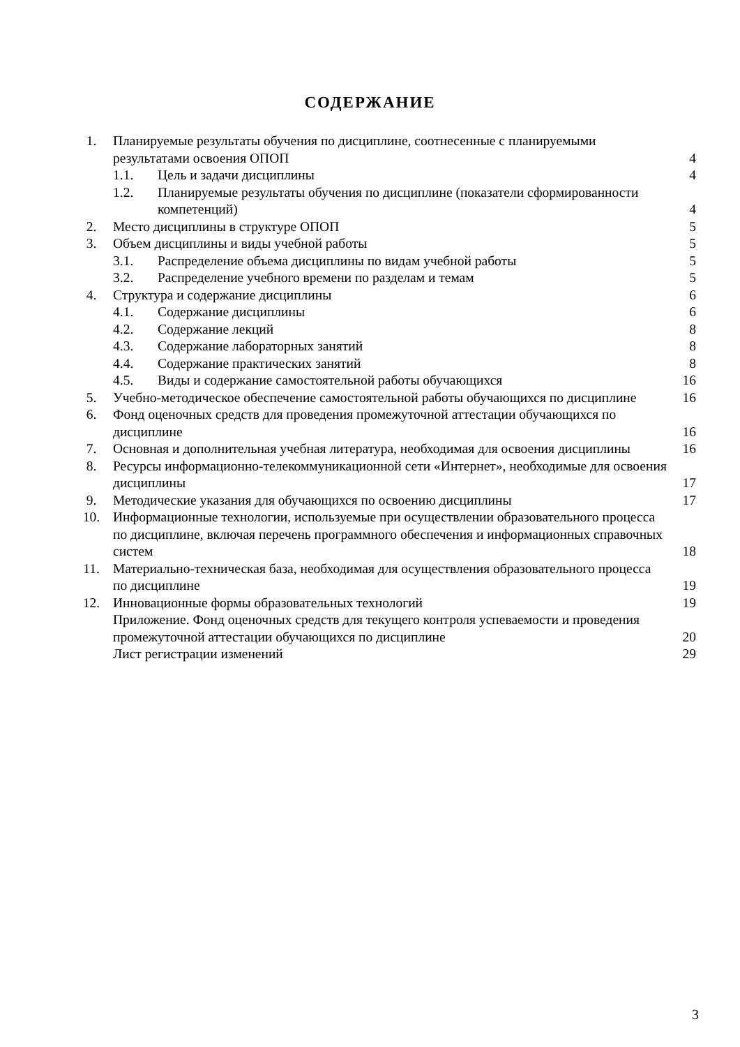СОДЕРЖАНИЕ
| 1. | Планируемые результаты обучения по дисциплине, соотнесенные с планируемыми результатами освоения ОПОП | | 4 |
| | 1.1. | Цель и задачи дисциплины | 4 |
| | 1.2. | Планируемые результаты обучения по дисциплине (показатели сформированности компетенций) | 4 |
| 2. | Место дисциплины в структуре ОПОП | | 5 |
| 3. | Объем дисциплины и виды учебной работы | | 5 |
| | 3.1. | Распределение объема дисциплины по видам учебной работы | 5 |
| | 3.2. | Распределение учебного времени по разделам и темам | 5 |
| 4. | Структура и содержание дисциплины | | 6 |
| | 4.1. | Содержание дисциплины | 6 |
| | 4.2. | Содержание лекций | 8 |
| | 4.3. | Содержание лабораторных занятий | 8 |
| | 4.4. | Содержание практических занятий | 8 |
| | 4.5. | Виды и содержание самостоятельной работы обучающихся | 16 |
| 5. | Учебно-методическое обеспечение самостоятельной работы обучающихся по дисциплине | | 16 |
| 6. | Фонд оценочных средств для проведения промежуточной аттестации обучающихся по дисциплине | | 16 |
| 7. | Основная и дополнительная учебная литература, необходимая для освоения дисциплины | | 16 |
| 8. | Ресурсы информационно-телекоммуникационной сети «Интернет», необходимые для освоения дисциплины | | 17 |
| 9. | Методические указания для обучающихся по освоению дисциплины | | 17 |
| 10. | Информационные технологии, используемые при осуществлении образовательного процесса по дисциплине, включая перечень программного обеспечения и информационных справочных систем | | 18 |
| 11. | Материально-техническая база, необходимая для осуществления образовательного процесса по дисциплине | | 19 |
| 12. | Инновационные формы образовательных технологий | | 19 |
| | Приложение. Фонд оценочных средств для текущего контроля успеваемости и проведения промежуточной аттестации обучающихся по дисциплине | | 20 |
| | Лист регистрации изменений | | 29 |
3